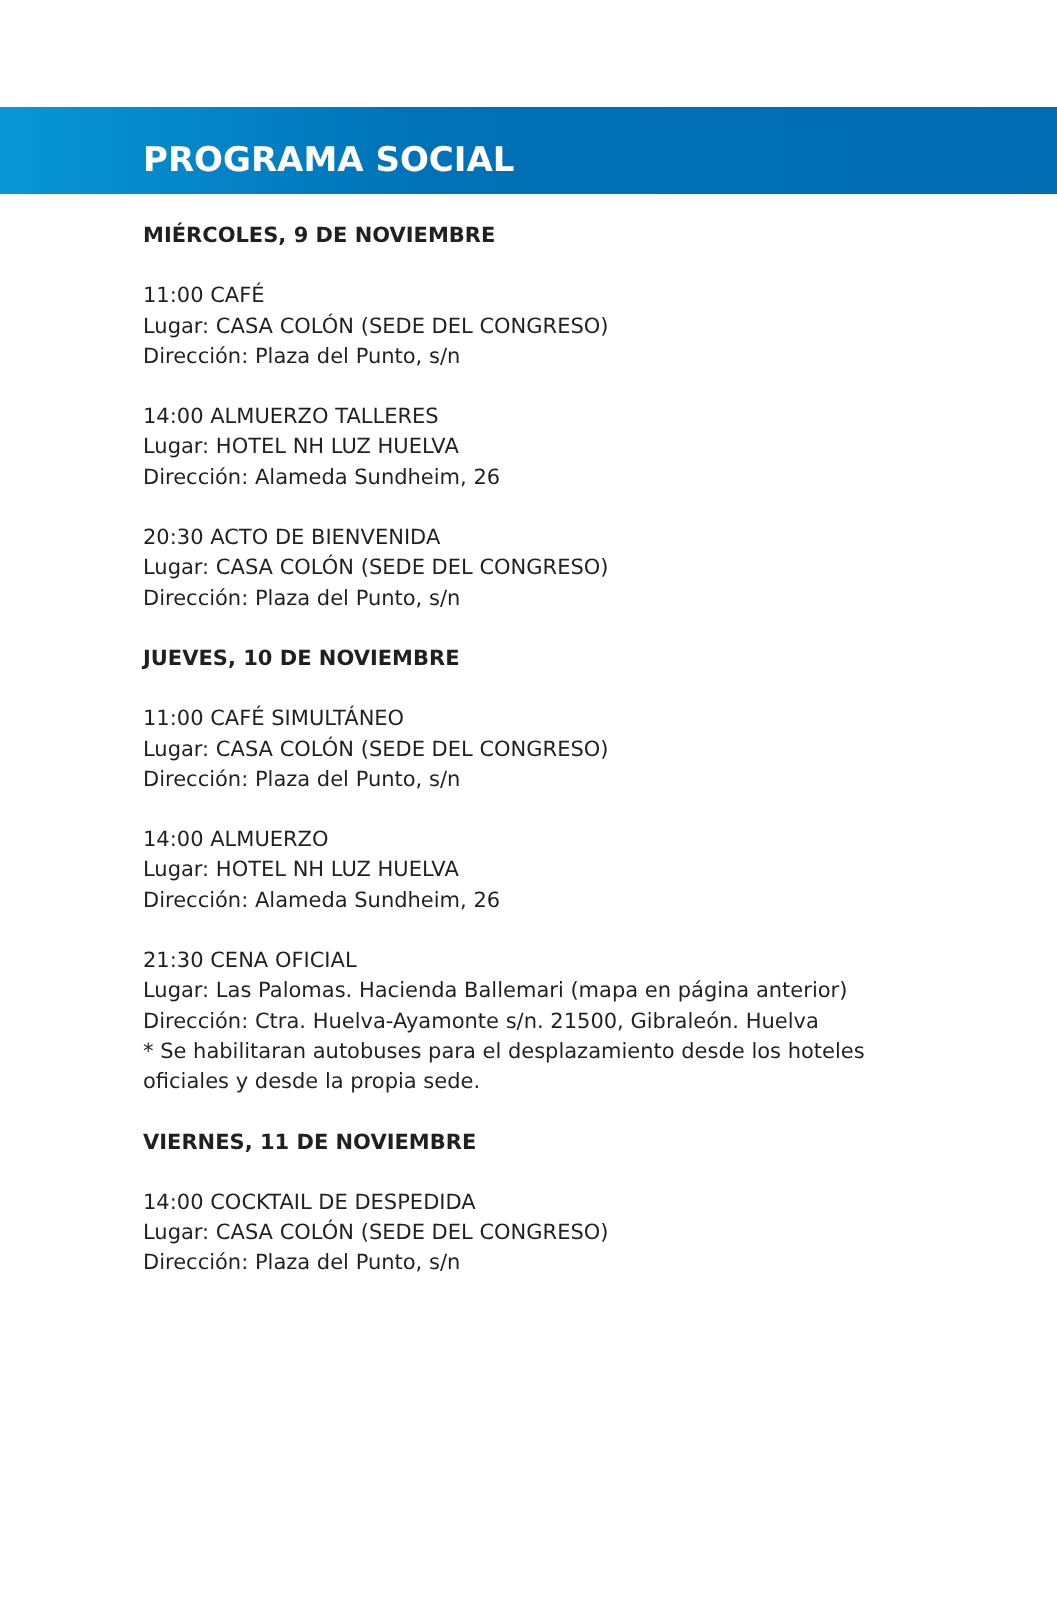PROGRAMA SOCIAL
MIÉRCOLES, 9 DE NOVIEMBRE
11:00 CAFÉ
Lugar: CASA COLÓN (SEDE DEL CONGRESO)
Dirección: Plaza del Punto, s/n
14:00 ALMUERZO TALLERES
Lugar: HOTEL NH LUZ HUELVA
Dirección: Alameda Sundheim, 26
20:30 ACTO DE BIENVENIDA
Lugar: CASA COLÓN (SEDE DEL CONGRESO)
Dirección: Plaza del Punto, s/n
JUEVES, 10 DE NOVIEMBRE
11:00 CAFÉ SIMULTÁNEO
Lugar: CASA COLÓN (SEDE DEL CONGRESO)
Dirección: Plaza del Punto, s/n
14:00 ALMUERZO
Lugar: HOTEL NH LUZ HUELVA
Dirección: Alameda Sundheim, 26
21:30 CENA OFICIAL
Lugar: Las Palomas. Hacienda Ballemari (mapa en página anterior)
Dirección: Ctra. Huelva-Ayamonte s/n. 21500, Gibraleón. Huelva
* Se habilitaran autobuses para el desplazamiento desde los hoteles
oficiales y desde la propia sede.
VIERNES, 11 DE NOVIEMBRE
14:00 COCKTAIL DE DESPEDIDA
Lugar: CASA COLÓN (SEDE DEL CONGRESO)
Dirección: Plaza del Punto, s/n